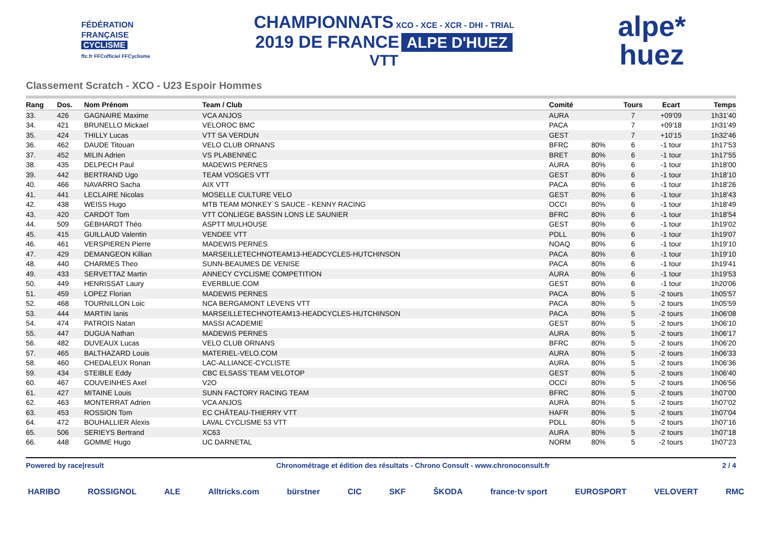FÉDÉRATION
FRANÇAISE
CYCLISME
ffc.fr FFCofficiel FFCyclisme
CHAMPIONNATS XCO - XCE - XCR - DHI - TRIAL
2019 DE FRANCE ALPE D'HUEZ
VTT
alpe*
huez
Classement Scratch - XCO - U23 Espoir Hommes
| Rang | Dos. | Nom Prénom | Team / Club | Comité | | Tours | Ecart | Temps |
| --- | --- | --- | --- | --- | --- | --- | --- | --- |
| 33. | 426 | GAGNAIRE Maxime | VCA ANJOS | AURA | | 7 | +09'09 | 1h31'40 |
| 34. | 421 | BRUNELLO Mickael | VELOROC BMC | PACA | | 7 | +09'18 | 1h31'49 |
| 35. | 424 | THILLY Lucas | VTT SA VERDUN | GEST | | 7 | +10'15 | 1h32'46 |
| 36. | 462 | DAUDE Titouan | VELO CLUB ORNANS | BFRC | 80% | 6 | -1 tour | 1h17'53 |
| 37. | 452 | MILIN Adrien | VS PLABENNEC | BRET | 80% | 6 | -1 tour | 1h17'55 |
| 38. | 435 | DELPECH Paul | MADEWIS PERNES | AURA | 80% | 6 | -1 tour | 1h18'00 |
| 39. | 442 | BERTRAND Ugo | TEAM VOSGES VTT | GEST | 80% | 6 | -1 tour | 1h18'10 |
| 40. | 466 | NAVARRO Sacha | AIX VTT | PACA | 80% | 6 | -1 tour | 1h18'26 |
| 41. | 441 | LECLAIRE Nicolas | MOSELLE CULTURE VELO | GEST | 80% | 6 | -1 tour | 1h18'43 |
| 42. | 438 | WEISS Hugo | MTB TEAM MONKEY`S SAUCE - KENNY RACING | OCCI | 80% | 6 | -1 tour | 1h18'49 |
| 43. | 420 | CARDOT Tom | VTT CONLIEGE BASSIN LONS LE SAUNIER | BFRC | 80% | 6 | -1 tour | 1h18'54 |
| 44. | 509 | GEBHARDT Théo | ASPTT MULHOUSE | GEST | 80% | 6 | -1 tour | 1h19'02 |
| 45. | 415 | GUILLAUD Valentin | VENDEE VTT | PDLL | 80% | 6 | -1 tour | 1h19'07 |
| 46. | 461 | VERSPIEREN Pierre | MADEWIS PERNES | NOAQ | 80% | 6 | -1 tour | 1h19'10 |
| 47. | 429 | DEMANGEON Killian | MARSEILLETECHNOTEAM13-HEADCYCLES-HUTCHINSON | PACA | 80% | 6 | -1 tour | 1h19'10 |
| 48. | 440 | CHARMES Theo | SUNN-BEAUMES DE VENISE | PACA | 80% | 6 | -1 tour | 1h19'41 |
| 49. | 433 | SERVETTAZ Martin | ANNECY CYCLISME COMPETITION | AURA | 80% | 6 | -1 tour | 1h19'53 |
| 50. | 449 | HENRISSAT Laury | EVERBLUE.COM | GEST | 80% | 6 | -1 tour | 1h20'06 |
| 51. | 459 | LOPEZ Florian | MADEWIS PERNES | PACA | 80% | 5 | -2 tours | 1h05'57 |
| 52. | 468 | TOURNILLON Loic | NCA BERGAMONT LEVENS VTT | PACA | 80% | 5 | -2 tours | 1h05'59 |
| 53. | 444 | MARTIN Ianis | MARSEILLETECHNOTEAM13-HEADCYCLES-HUTCHINSON | PACA | 80% | 5 | -2 tours | 1h06'08 |
| 54. | 474 | PATROIS Natan | MASSI ACADEMIE | GEST | 80% | 5 | -2 tours | 1h06'10 |
| 55. | 447 | DUGUA Nathan | MADEWIS PERNES | AURA | 80% | 5 | -2 tours | 1h06'17 |
| 56. | 482 | DUVEAUX Lucas | VELO CLUB ORNANS | BFRC | 80% | 5 | -2 tours | 1h06'20 |
| 57. | 465 | BALTHAZARD Louis | MATERIEL-VELO.COM | AURA | 80% | 5 | -2 tours | 1h06'33 |
| 58. | 460 | CHEDALEUX Ronan | LAC-ALLIANCE-CYCLISTE | AURA | 80% | 5 | -2 tours | 1h06'36 |
| 59. | 434 | STEIBLE Eddy | CBC ELSASS`TEAM VELOTOP | GEST | 80% | 5 | -2 tours | 1h06'40 |
| 60. | 467 | COUVEINHES Axel | V2O | OCCI | 80% | 5 | -2 tours | 1h06'56 |
| 61. | 427 | MITAINE Louis | SUNN FACTORY RACING TEAM | BFRC | 80% | 5 | -2 tours | 1h07'00 |
| 62. | 463 | MONTERRAT Adrien | VCA ANJOS | AURA | 80% | 5 | -2 tours | 1h07'02 |
| 63. | 453 | ROSSION Tom | EC CHÂTEAU-THIERRY VTT | HAFR | 80% | 5 | -2 tours | 1h07'04 |
| 64. | 472 | BOUHALLIER Alexis | LAVAL CYCLISME 53 VTT | PDLL | 80% | 5 | -2 tours | 1h07'16 |
| 65. | 506 | SERIEYS Bertrand | XC63 | AURA | 80% | 5 | -2 tours | 1h07'18 |
| 66. | 448 | GOMME Hugo | UC DARNETAL | NORM | 80% | 5 | -2 tours | 1h07'23 |
Powered by race|result Chronométrage et édition des résultats - Chrono Consult - www.chronoconsult.fr 2 / 4
HARIBO ROSSIGNOL ALE Alltricks.com bürstner CIC SKF ŠKODA france·tv sport EUROSPORT VELOVERT RMC